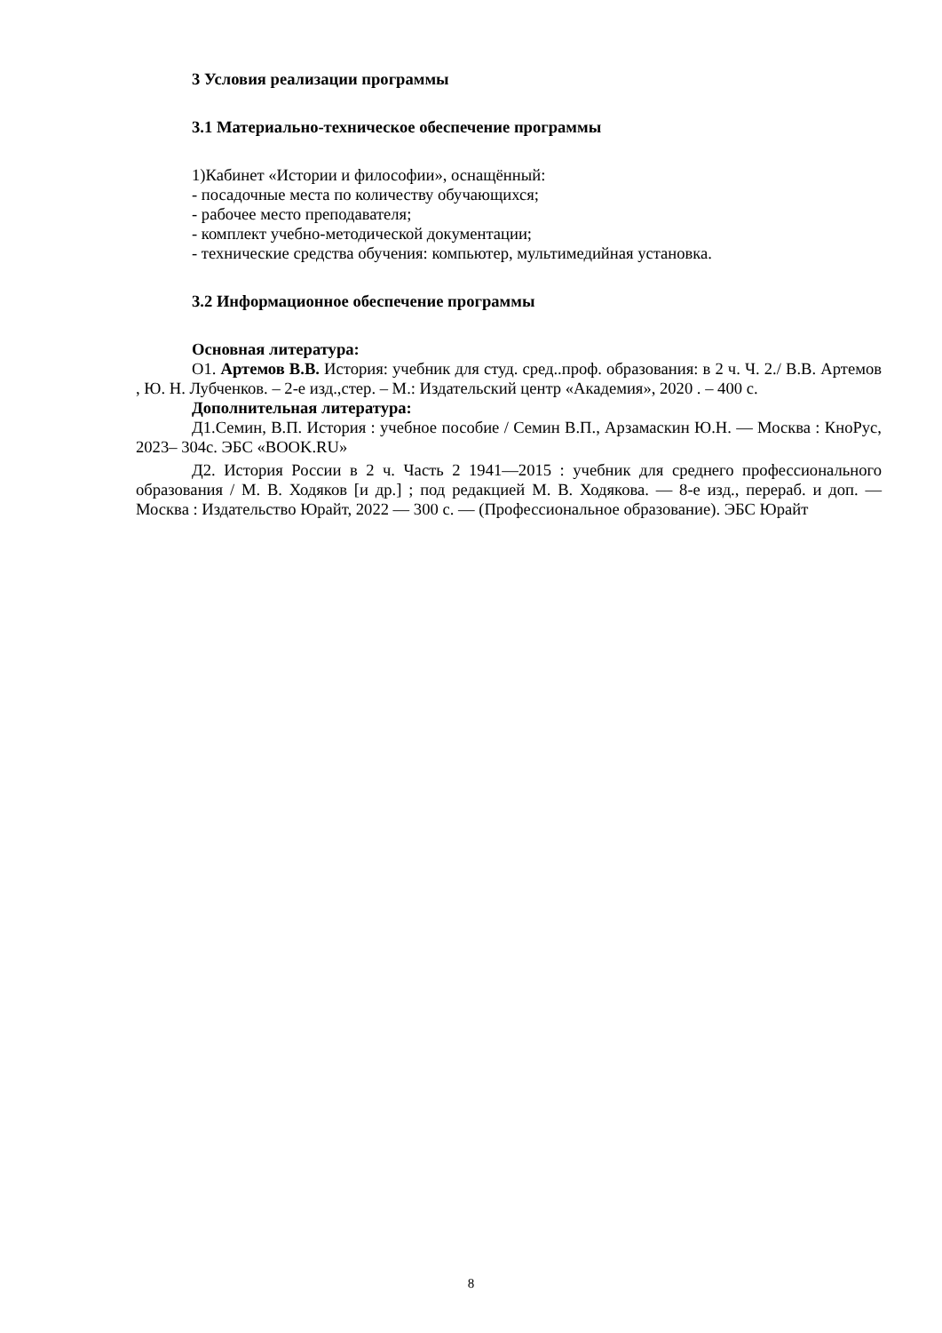3 Условия реализации программы
3.1 Материально-техническое обеспечение программы
1)Кабинет «Истории и философии», оснащённый:
- посадочные места по количеству обучающихся;
- рабочее место преподавателя;
- комплект учебно-методической документации;
- технические средства обучения: компьютер, мультимедийная установка.
3.2 Информационное обеспечение программы
Основная литература:
О1. Артемов В.В. История: учебник для студ. сред..проф. образования: в 2 ч. Ч. 2./ В.В. Артемов , Ю. Н. Лубченков. – 2-е изд.,стер. – М.: Издательский центр «Академия», 2020 . – 400 с.
Дополнительная литература:
Д1.Семин, В.П. История : учебное пособие / Семин В.П., Арзамаскин Ю.Н. — Москва : КноРус, 2023– 304с. ЭБС «BOOK.RU»
Д2. История России в 2 ч. Часть 2 1941—2015 : учебник для среднего профессионального образования / М. В. Ходяков [и др.] ; под редакцией М. В. Ходякова. — 8-е изд., перераб. и доп. — Москва : Издательство Юрайт, 2022 — 300 с. — (Профессиональное образование). ЭБС Юрайт
8